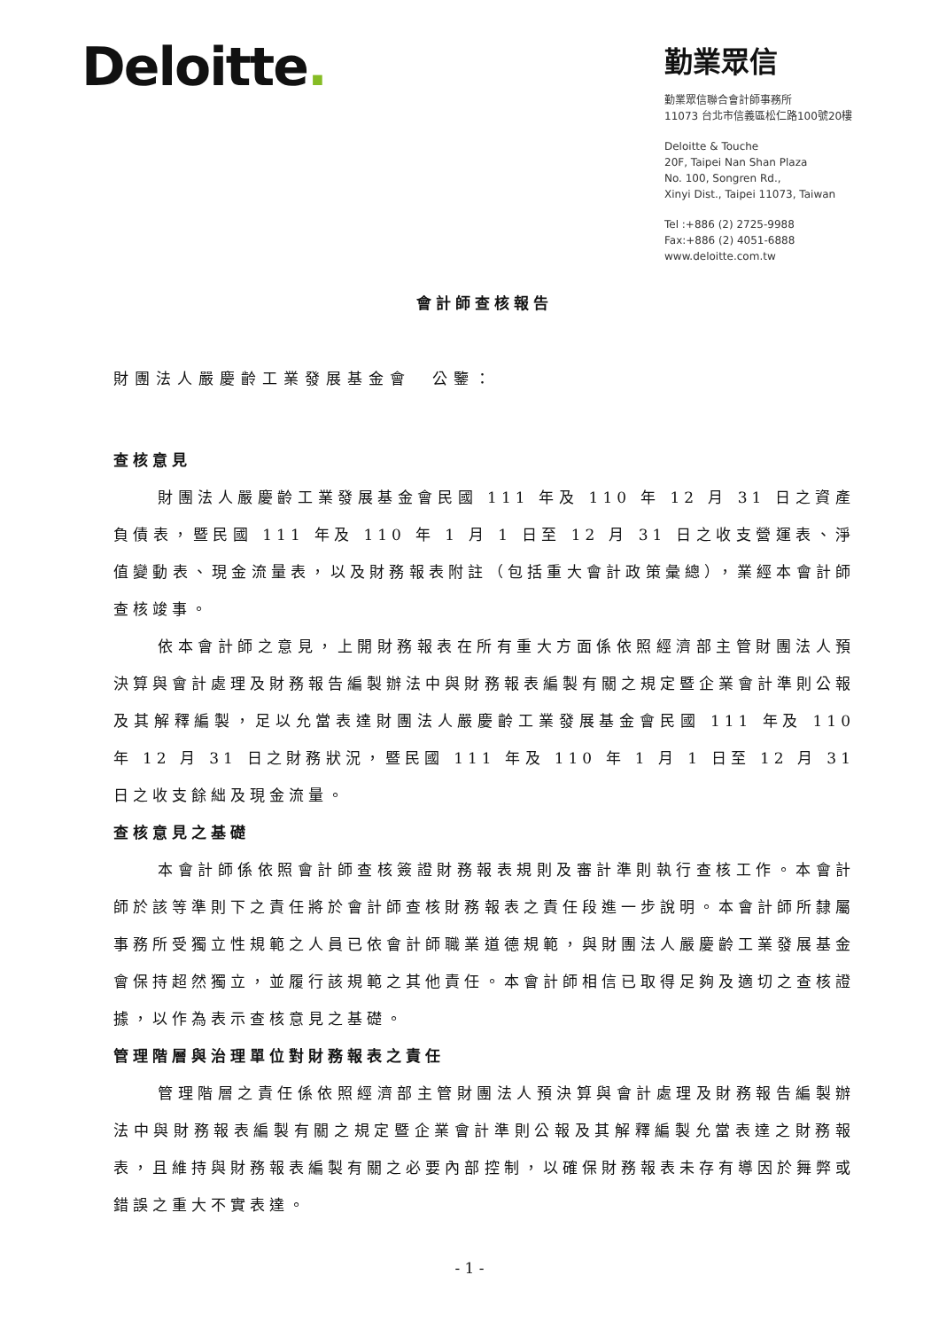Deloitte.
勤業眾信
勤業眾信聯合會計師事務所
11073 台北市信義區松仁路100號20樓
Deloitte & Touche
20F, Taipei Nan Shan Plaza
No. 100, Songren Rd.,
Xinyi Dist., Taipei 11073, Taiwan
Tel :+886 (2) 2725-9988
Fax:+886 (2) 4051-6888
www.deloitte.com.tw
會計師查核報告
財團法人嚴慶齡工業發展基金會　公鑒：
查核意見
財團法人嚴慶齡工業發展基金會民國 111 年及 110 年 12 月 31 日之資產負債表，暨民國 111 年及 110 年 1 月 1 日至 12 月 31 日之收支營運表、淨值變動表、現金流量表，以及財務報表附註（包括重大會計政策彙總），業經本會計師查核竣事。
依本會計師之意見，上開財務報表在所有重大方面係依照經濟部主管財團法人預決算與會計處理及財務報告編製辦法中與財務報表編製有關之規定暨企業會計準則公報及其解釋編製，足以允當表達財團法人嚴慶齡工業發展基金會民國 111 年及 110 年 12 月 31 日之財務狀況，暨民國 111 年及 110 年 1 月 1 日至 12 月 31 日之收支餘絀及現金流量。
查核意見之基礎
本會計師係依照會計師查核簽證財務報表規則及審計準則執行查核工作。本會計師於該等準則下之責任將於會計師查核財務報表之責任段進一步說明。本會計師所隸屬事務所受獨立性規範之人員已依會計師職業道德規範，與財團法人嚴慶齡工業發展基金會保持超然獨立，並履行該規範之其他責任。本會計師相信已取得足夠及適切之查核證據，以作為表示查核意見之基礎。
管理階層與治理單位對財務報表之責任
管理階層之責任係依照經濟部主管財團法人預決算與會計處理及財務報告編製辦法中與財務報表編製有關之規定暨企業會計準則公報及其解釋編製允當表達之財務報表，且維持與財務報表編製有關之必要內部控制，以確保財務報表未存有導因於舞弊或錯誤之重大不實表達。
- 1 -